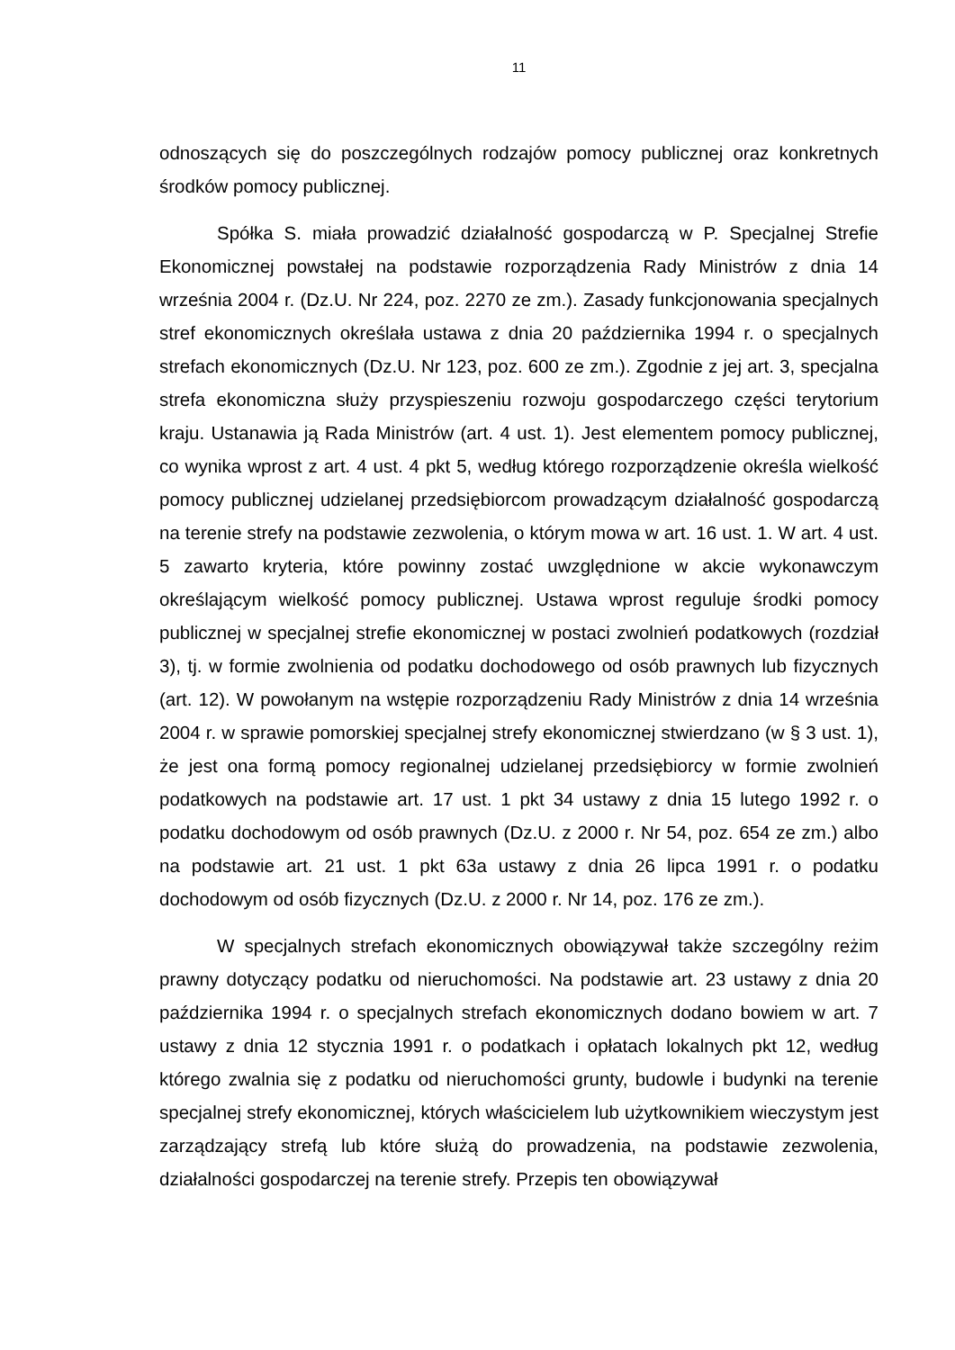11
odnoszących się do poszczególnych rodzajów pomocy publicznej oraz konkretnych środków pomocy publicznej.
Spółka S. miała prowadzić działalność gospodarczą w P. Specjalnej Strefie Ekonomicznej powstałej na podstawie rozporządzenia Rady Ministrów z dnia 14 września 2004 r. (Dz.U. Nr 224, poz. 2270 ze zm.). Zasady funkcjonowania specjalnych stref ekonomicznych określała ustawa z dnia 20 października 1994 r. o specjalnych strefach ekonomicznych (Dz.U. Nr 123, poz. 600 ze zm.). Zgodnie z jej art. 3, specjalna strefa ekonomiczna służy przyspieszeniu rozwoju gospodarczego części terytorium kraju. Ustanawia ją Rada Ministrów (art. 4 ust. 1). Jest elementem pomocy publicznej, co wynika wprost z art. 4 ust. 4 pkt 5, według którego rozporządzenie określa wielkość pomocy publicznej udzielanej przedsiębiorcom prowadzącym działalność gospodarczą na terenie strefy na podstawie zezwolenia, o którym mowa w art. 16 ust. 1. W art. 4 ust. 5 zawarto kryteria, które powinny zostać uwzględnione w akcie wykonawczym określającym wielkość pomocy publicznej. Ustawa wprost reguluje środki pomocy publicznej w specjalnej strefie ekonomicznej w postaci zwolnień podatkowych (rozdział 3), tj. w formie zwolnienia od podatku dochodowego od osób prawnych lub fizycznych (art. 12). W powołanym na wstępie rozporządzeniu Rady Ministrów z dnia 14 września 2004 r. w sprawie pomorskiej specjalnej strefy ekonomicznej stwierdzano (w § 3 ust. 1), że jest ona formą pomocy regionalnej udzielanej przedsiębiorcy w formie zwolnień podatkowych na podstawie art. 17 ust. 1 pkt 34 ustawy z dnia 15 lutego 1992 r. o podatku dochodowym od osób prawnych (Dz.U. z 2000 r. Nr 54, poz. 654 ze zm.) albo na podstawie art. 21 ust. 1 pkt 63a ustawy z dnia 26 lipca 1991 r. o podatku dochodowym od osób fizycznych (Dz.U. z 2000 r. Nr 14, poz. 176 ze zm.).
W specjalnych strefach ekonomicznych obowiązywał także szczególny reżim prawny dotyczący podatku od nieruchomości. Na podstawie art. 23 ustawy z dnia 20 października 1994 r. o specjalnych strefach ekonomicznych dodano bowiem w art. 7 ustawy z dnia 12 stycznia 1991 r. o podatkach i opłatach lokalnych pkt 12, według którego zwalnia się z podatku od nieruchomości grunty, budowle i budynki na terenie specjalnej strefy ekonomicznej, których właścicielem lub użytkownikiem wieczystym jest zarządzający strefą lub które służą do prowadzenia, na podstawie zezwolenia, działalności gospodarczej na terenie strefy. Przepis ten obowiązywał